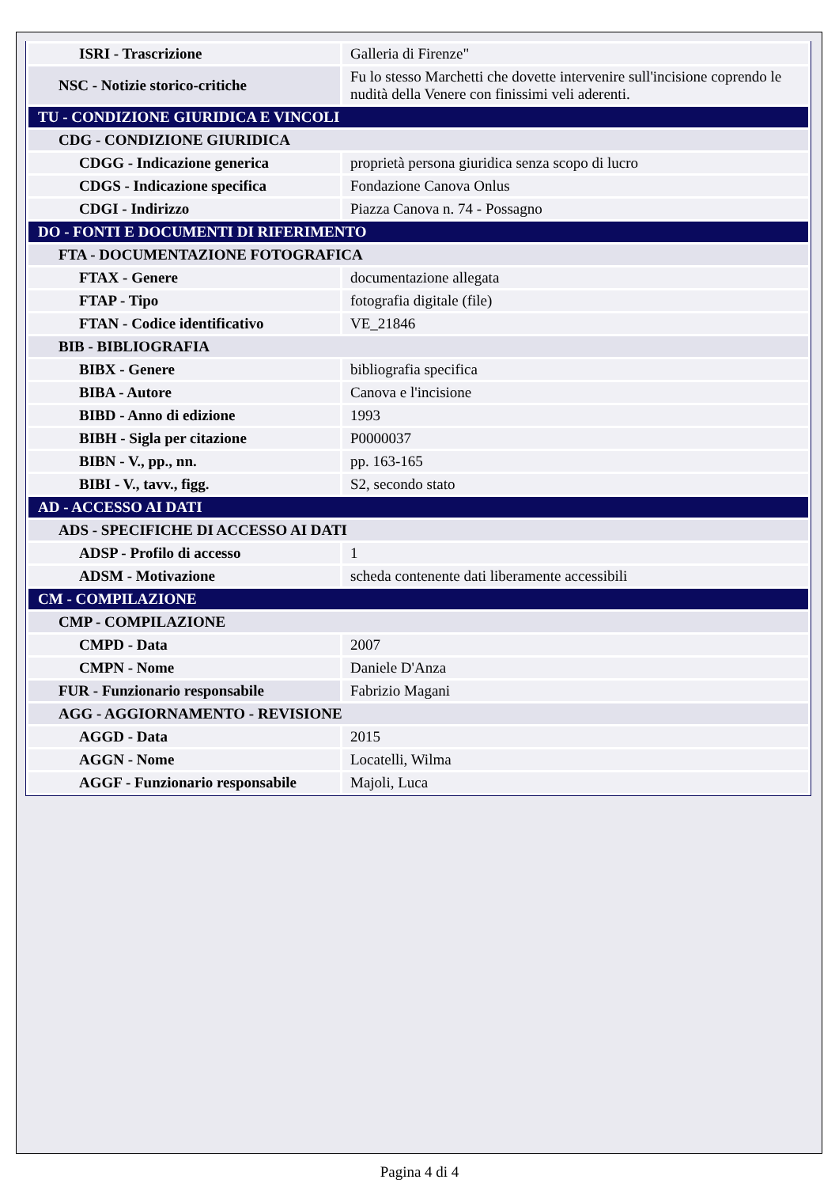| ISRI - Trascrizione | Galleria di Firenze" |
| NSC - Notizie storico-critiche | Fu lo stesso Marchetti che dovette intervenire sull'incisione coprendo le nudità della Venere con finissimi veli aderenti. |
| TU - CONDIZIONE GIURIDICA E VINCOLI | |
| CDG - CONDIZIONE GIURIDICA | |
| CDGG - Indicazione generica | proprietà persona giuridica senza scopo di lucro |
| CDGS - Indicazione specifica | Fondazione Canova Onlus |
| CDGI - Indirizzo | Piazza Canova n. 74 - Possagno |
| DO - FONTI E DOCUMENTI DI RIFERIMENTO | |
| FTA - DOCUMENTAZIONE FOTOGRAFICA | |
| FTAX - Genere | documentazione allegata |
| FTAP - Tipo | fotografia digitale (file) |
| FTAN - Codice identificativo | VE_21846 |
| BIB - BIBLIOGRAFIA | |
| BIBX - Genere | bibliografia specifica |
| BIBA - Autore | Canova e l'incisione |
| BIBD - Anno di edizione | 1993 |
| BIBH - Sigla per citazione | P0000037 |
| BIBN - V., pp., nn. | pp. 163-165 |
| BIBI - V., tavv., figg. | S2, secondo stato |
| AD - ACCESSO AI DATI | |
| ADS - SPECIFICHE DI ACCESSO AI DATI | |
| ADSP - Profilo di accesso | 1 |
| ADSM - Motivazione | scheda contenente dati liberamente accessibili |
| CM - COMPILAZIONE | |
| CMP - COMPILAZIONE | |
| CMPD - Data | 2007 |
| CMPN - Nome | Daniele D'Anza |
| FUR - Funzionario responsabile | Fabrizio Magani |
| AGG - AGGIORNAMENTO - REVISIONE | |
| AGGD - Data | 2015 |
| AGGN - Nome | Locatelli, Wilma |
| AGGF - Funzionario responsabile | Majoli, Luca |
Pagina 4 di 4